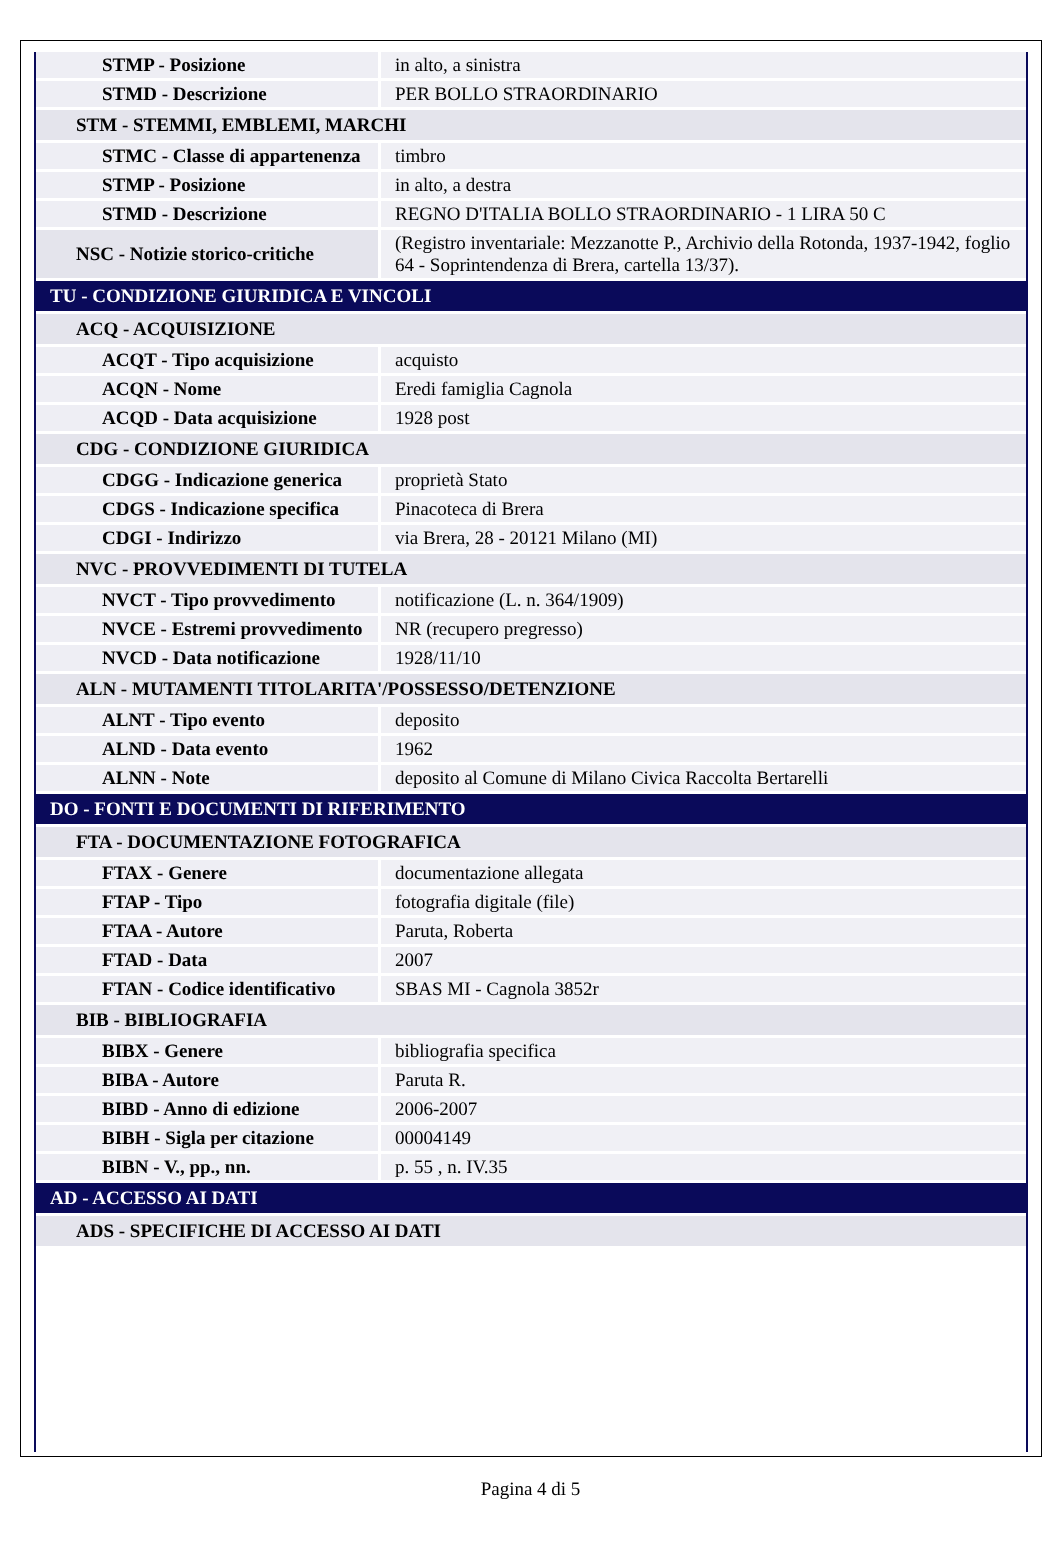| STMP - Posizione | in alto, a sinistra |
| STMD - Descrizione | PER BOLLO STRAORDINARIO |
| STM - STEMMI, EMBLEMI, MARCHI | |
| STMC - Classe di appartenenza | timbro |
| STMP - Posizione | in alto, a destra |
| STMD - Descrizione | REGNO D'ITALIA BOLLO STRAORDINARIO - 1 LIRA 50 C |
| NSC - Notizie storico-critiche | (Registro inventariale: Mezzanotte P., Archivio della Rotonda, 1937-1942, foglio 64 - Soprintendenza di Brera, cartella 13/37). |
| TU - CONDIZIONE GIURIDICA E VINCOLI | |
| ACQ - ACQUISIZIONE | |
| ACQT - Tipo acquisizione | acquisto |
| ACQN - Nome | Eredi famiglia Cagnola |
| ACQD - Data acquisizione | 1928 post |
| CDG - CONDIZIONE GIURIDICA | |
| CDGG - Indicazione generica | proprietà Stato |
| CDGS - Indicazione specifica | Pinacoteca di Brera |
| CDGI - Indirizzo | via Brera, 28 - 20121 Milano (MI) |
| NVC - PROVVEDIMENTI DI TUTELA | |
| NVCT - Tipo provvedimento | notificazione (L. n. 364/1909) |
| NVCE - Estremi provvedimento | NR (recupero pregresso) |
| NVCD - Data notificazione | 1928/11/10 |
| ALN - MUTAMENTI TITOLARITA'/POSSESSO/DETENZIONE | |
| ALNT - Tipo evento | deposito |
| ALND - Data evento | 1962 |
| ALNN - Note | deposito al Comune di Milano Civica Raccolta Bertarelli |
| DO - FONTI E DOCUMENTI DI RIFERIMENTO | |
| FTA - DOCUMENTAZIONE FOTOGRAFICA | |
| FTAX - Genere | documentazione allegata |
| FTAP - Tipo | fotografia digitale (file) |
| FTAA - Autore | Paruta, Roberta |
| FTAD - Data | 2007 |
| FTAN - Codice identificativo | SBAS MI - Cagnola 3852r |
| BIB - BIBLIOGRAFIA | |
| BIBX - Genere | bibliografia specifica |
| BIBA - Autore | Paruta R. |
| BIBD - Anno di edizione | 2006-2007 |
| BIBH - Sigla per citazione | 00004149 |
| BIBN - V., pp., nn. | p. 55 , n. IV.35 |
| AD - ACCESSO AI DATI | |
| ADS - SPECIFICHE DI ACCESSO AI DATI | |
Pagina 4 di 5